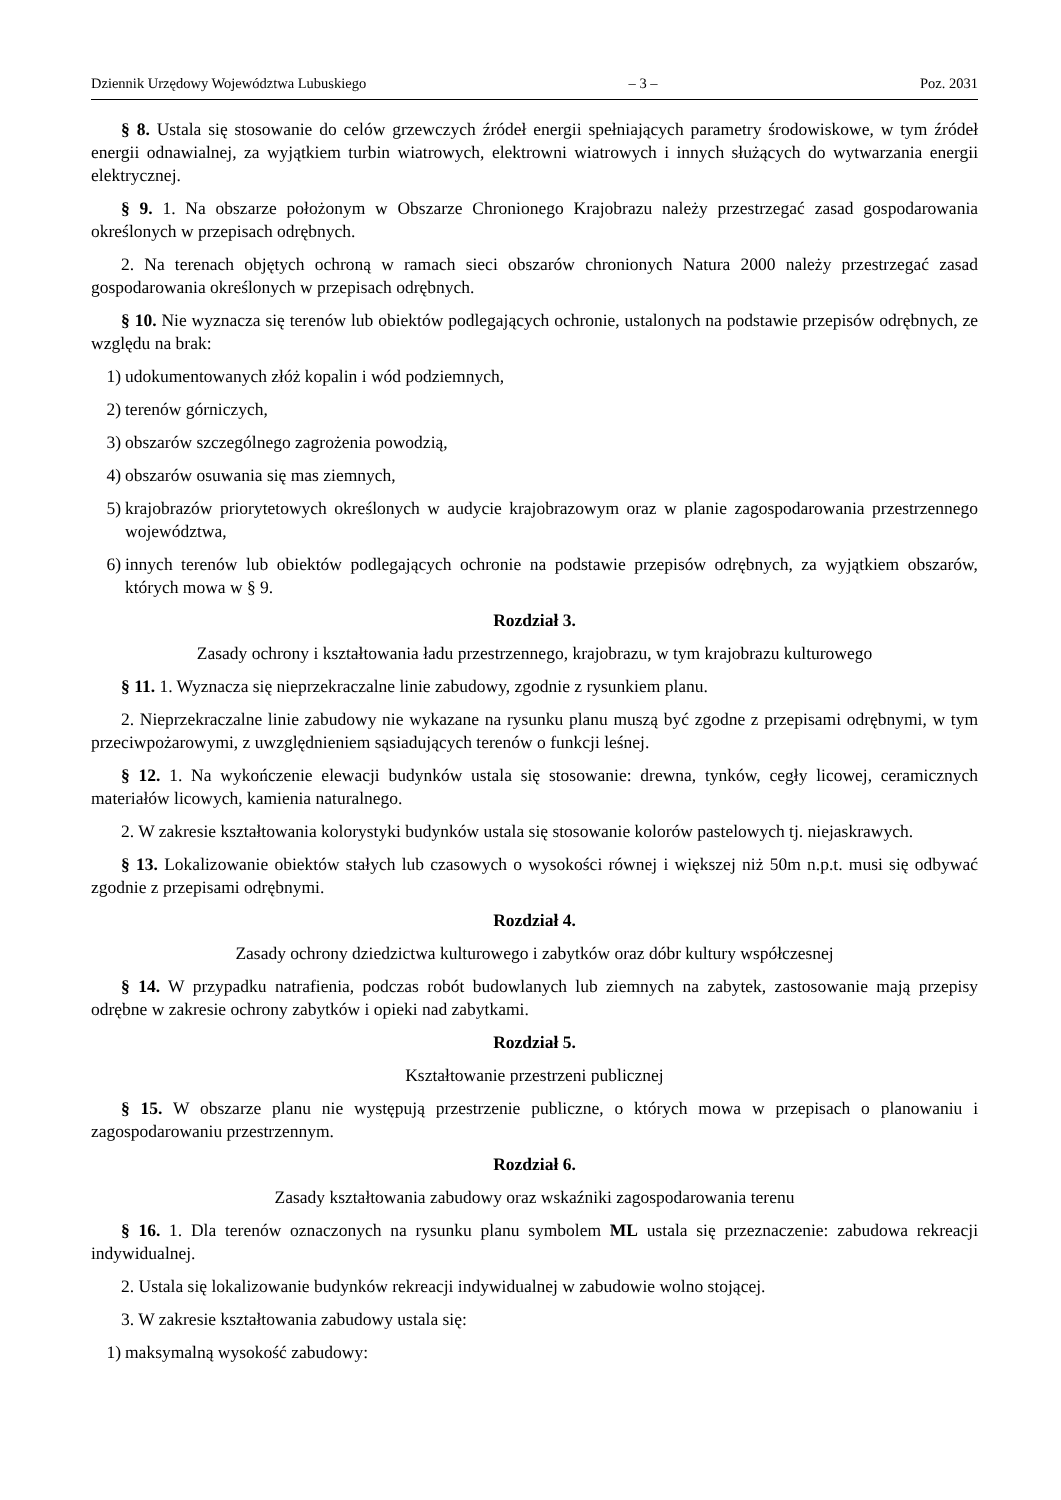Dziennik Urzędowy Województwa Lubuskiego – 3 – Poz. 2031
§ 8. Ustala się stosowanie do celów grzewczych źródeł energii spełniających parametry środowiskowe, w tym źródeł energii odnawialnej, za wyjątkiem turbin wiatrowych, elektrowni wiatrowych i innych służących do wytwarzania energii elektrycznej.
§ 9. 1. Na obszarze położonym w Obszarze Chronionego Krajobrazu należy przestrzegać zasad gospodarowania określonych w przepisach odrębnych.
2. Na terenach objętych ochroną w ramach sieci obszarów chronionych Natura 2000 należy przestrzegać zasad gospodarowania określonych w przepisach odrębnych.
§ 10. Nie wyznacza się terenów lub obiektów podlegających ochronie, ustalonych na podstawie przepisów odrębnych, ze względu na brak:
1) udokumentowanych złóż kopalin i wód podziemnych,
2) terenów górniczych,
3) obszarów szczególnego zagrożenia powodzią,
4) obszarów osuwania się mas ziemnych,
5) krajobrazów priorytetowych określonych w audycie krajobrazowym oraz w planie zagospodarowania przestrzennego województwa,
6) innych terenów lub obiektów podlegających ochronie na podstawie przepisów odrębnych, za wyjątkiem obszarów, których mowa w § 9.
Rozdział 3.
Zasady ochrony i kształtowania ładu przestrzennego, krajobrazu, w tym krajobrazu kulturowego
§ 11. 1. Wyznacza się nieprzekraczalne linie zabudowy, zgodnie z rysunkiem planu.
2. Nieprzekraczalne linie zabudowy nie wykazane na rysunku planu muszą być zgodne z przepisami odrębnymi, w tym przeciwpożarowymi, z uwzględnieniem sąsiadujących terenów o funkcji leśnej.
§ 12. 1. Na wykończenie elewacji budynków ustala się stosowanie: drewna, tynków, cegły licowej, ceramicznych materiałów licowych, kamienia naturalnego.
2. W zakresie kształtowania kolorystyki budynków ustala się stosowanie kolorów pastelowych tj. niejaskrawych.
§ 13. Lokalizowanie obiektów stałych lub czasowych o wysokości równej i większej niż 50m n.p.t. musi się odbywać zgodnie z przepisami odrębnymi.
Rozdział 4.
Zasady ochrony dziedzictwa kulturowego i zabytków oraz dóbr kultury współczesnej
§ 14. W przypadku natrafienia, podczas robót budowlanych lub ziemnych na zabytek, zastosowanie mają przepisy odrębne w zakresie ochrony zabytków i opieki nad zabytkami.
Rozdział 5.
Kształtowanie przestrzeni publicznej
§ 15. W obszarze planu nie występują przestrzenie publiczne, o których mowa w przepisach o planowaniu i zagospodarowaniu przestrzennym.
Rozdział 6.
Zasady kształtowania zabudowy oraz wskaźniki zagospodarowania terenu
§ 16. 1. Dla terenów oznaczonych na rysunku planu symbolem ML ustala się przeznaczenie: zabudowa rekreacji indywidualnej.
2. Ustala się lokalizowanie budynków rekreacji indywidualnej w zabudowie wolno stojącej.
3. W zakresie kształtowania zabudowy ustala się:
1) maksymalną wysokość zabudowy: